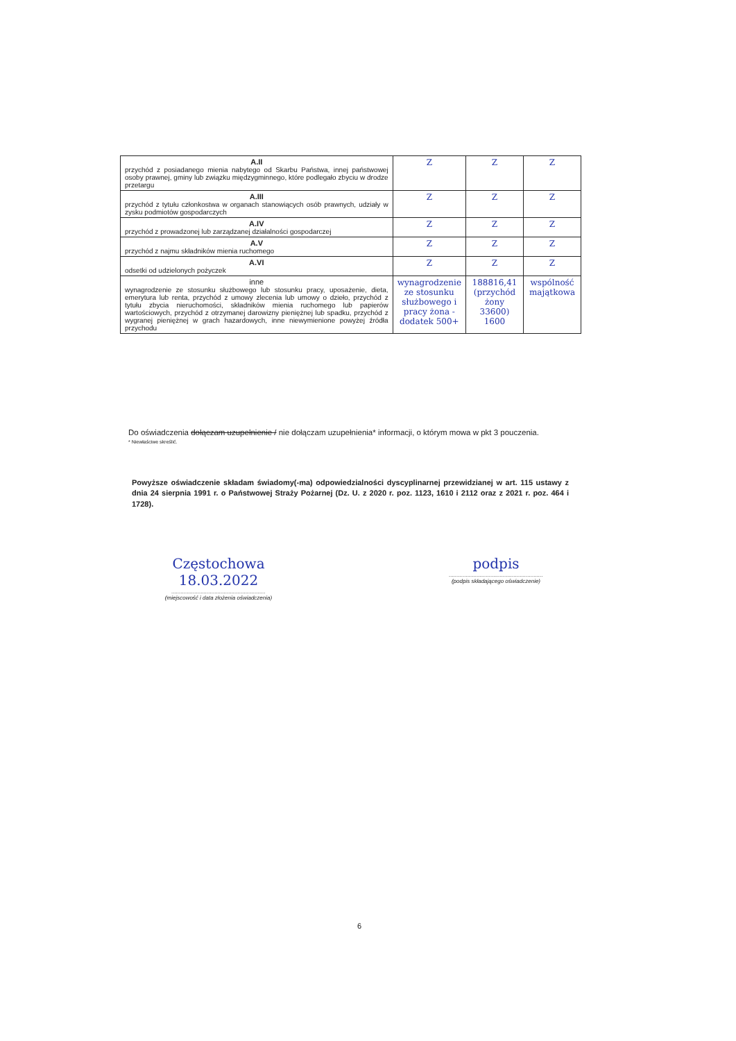| A.II przychód z posiadanego mienia nabytego od Skarbu Państwa, innej państwowej osoby prawnej, gminy lub związku międzygminnego, które podlegało zbyciu w drodze przetargu | Z | Z | Z |
| A.III przychód z tytułu członkostwa w organach stanowiących osób prawnych, udziały w zysku podmiotów gospodarczych | Z | Z | Z |
| A.IV przychód z prowadzonej lub zarządzanej działalności gospodarczej | Z | Z | Z |
| A.V przychód z najmu składników mienia ruchomego | Z | Z | Z |
| A.VI odsetki od udzielonych pożyczek | Z | Z | Z |
| inne wynagrodzenie ze stosunku służbowego lub stosunku pracy, uposażenie, dieta, emerytura lub renta, przychód z umowy zlecenia lub umowy o dzieło, przychód z tytułu zbycia nieruchomości, składników mienia ruchomego lub papierów wartościowych, przychód z otrzymanej darowizny pieniężnej lub spadku, przychód z wygranej pieniężnej w grach hazardowych, inne niewymienione powyżej źródła przychodu | wynagrodzenie ze stosunku służbowego i pracy żona - dodatek 500+ | 188816,41 (przychód żony 33600) 1600 | wspólność majątkowa |
Do oświadczenia dołączam uzupełnienie / nie dołączam uzupełnienia* informacji, o którym mowa w pkt 3 pouczenia.
* Niewłaściwe skreślić.
Powyższe oświadczenie składam świadomy(-ma) odpowiedzialności dyscyplinarnej przewidzianej w art. 115 ustawy z dnia 24 sierpnia 1991 r. o Państwowej Straży Pożarnej (Dz. U. z 2020 r. poz. 1123, 1610 i 2112 oraz z 2021 r. poz. 464 i 1728).
Częstochowa 18.03.2022
.............................................................
(miejscowość i data złożenia oświadczenia)
podpis
.............................................................
(podpis składającego oświadczenie)
6